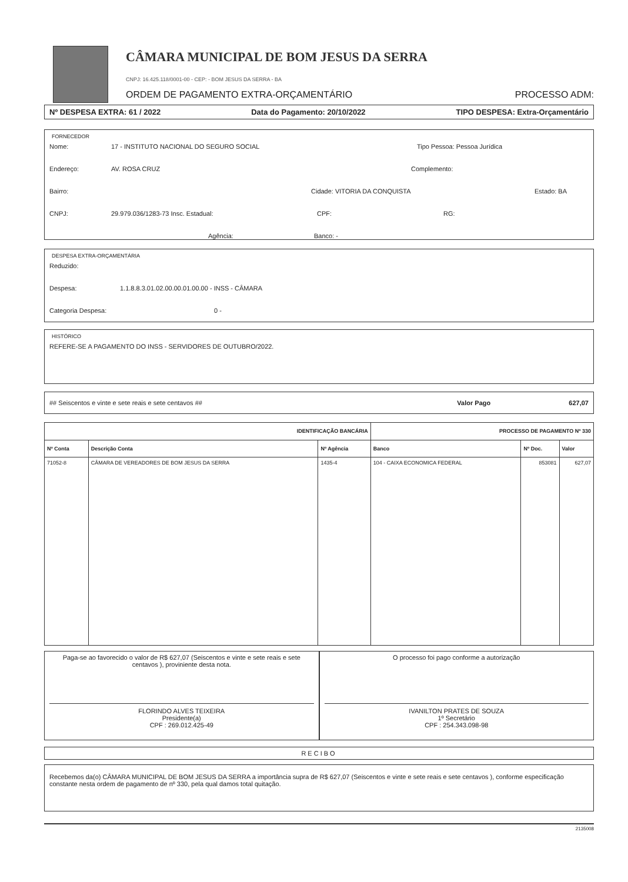CÂMARA MUNICIPAL DE BOM JESUS DA SERRA
CNPJ: 16.425.118/0001-00 - CEP: - BOM JESUS DA SERRA - BA
ORDEM DE PAGAMENTO EXTRA-ORÇAMENTÁRIO PROCESSO ADM:
Nº DESPESA EXTRA: 61 / 2022 Data do Pagamento: 20/10/2022 TIPO DESPESA: Extra-Orçamentário
FORNECEDOR
Nome: 17 - INSTITUTO NACIONAL DO SEGURO SOCIAL Tipo Pessoa: Pessoa Jurídica
Endereço: AV. ROSA CRUZ Complemento:
Bairro: Cidade: VITORIA DA CONQUISTA Estado: BA
CNPJ: 29.979.036/1283-73 Insc. Estadual: CPF: RG:
Agência: Banco: -
DESPESA EXTRA-ORÇAMENTÁRIA
Reduzido:
Despesa: 1.1.8.8.3.01.02.00.00.01.00.00 - INSS - CÂMARA
Categoria Despesa: 0 -
HISTÓRICO
REFERE-SE A PAGAMENTO DO INSS - SERVIDORES DE OUTUBRO/2022.
## Seiscentos e vinte e sete reais e sete centavos ## Valor Pago 627,07
| IDENTIFICAÇÃO BANCÁRIA | | | PROCESSO DE PAGAMENTO Nº 330 | | |
| --- | --- | --- | --- | --- | --- |
| Nº Conta | Descrição Conta | Nº Agência | Banco | Nº Doc. | Valor |
| 71052-8 | CÂMARA DE VEREADORES DE BOM JESUS DA SERRA | 1435-4 | 104 - CAIXA ECONOMICA FEDERAL | 853081 | 627,07 |
Paga-se ao favorecido o valor de R$ 627,07 (Seiscentos e vinte e sete reais e sete centavos ), proviniente desta nota.
FLORINDO ALVES TEIXEIRA
Presidente(a)
CPF : 269.012.425-49
O processo foi pago conforme a autorização
IVANILTON PRATES DE SOUZA
1º Secretário
CPF : 254.343.098-98
RECIBO
Recebemos da(o) CÂMARA MUNICIPAL DE BOM JESUS DA SERRA a importância supra de R$ 627,07 (Seiscentos e vinte e sete reais e sete centavos ), conforme especificação constante nesta ordem de pagamento de nº 330, pela qual damos total quitação.
2135008